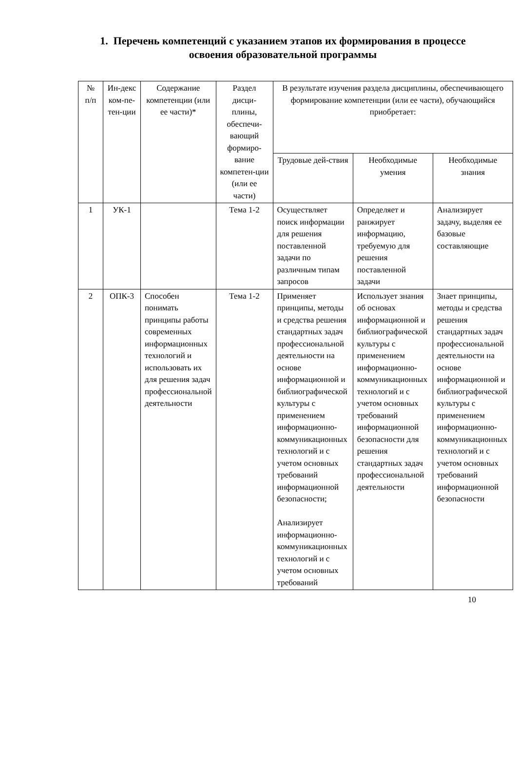1. Перечень компетенций с указанием этапов их формирования в процессе освоения образовательной программы
| № п/п | Ин-декс ком-пе-тен-ции | Содержание компетенции (или ее части)* | Раздел дисци-плины, обеспечи-вающий формиро-вание компетен-ции (или ее части) | В результате изучения раздела дисциплины, обеспечивающего формирование компетенции (или ее части), обучающийся приобретает: | | |
| --- | --- | --- | --- | --- | --- | --- |
| | | | | Трудовые дей-ствия | Необходимые умения | Необходимые знания |
| 1 | УК-1 | | Тема 1-2 | Осуществляет поиск информации для решения поставленной задачи по различным типам запросов | Определяет и ранжирует информацию, требуемую для решения поставленной задачи | Анализирует задачу, выделяя ее базовые составляющие |
| 2 | ОПК-3 | Способен понимать принципы работы современных информационных технологий и использовать их для решения задач профессиональной деятельности | Тема 1-2 | Применяет принципы, методы и средства решения стандартных задач профессиональной деятельности на основе информационной и библиографической культуры с применением информационно- коммуникационных технологий и с учетом основных требований информационной безопасности; Анализирует информационно- коммуникационных технологий и с учетом основных требований | Использует знания об основах информационной и библиографической культуры с применением информационно-коммуникационных технологий и с учетом основных требований информационной безопасности для решения стандартных задач профессиональной деятельности | Знает принципы, методы и средства решения стандартных задач профессиональной деятельности на основе информационной и библиографической культуры с применением информационно-коммуникационных технологий и с учетом основных требований информационной безопасности |
10